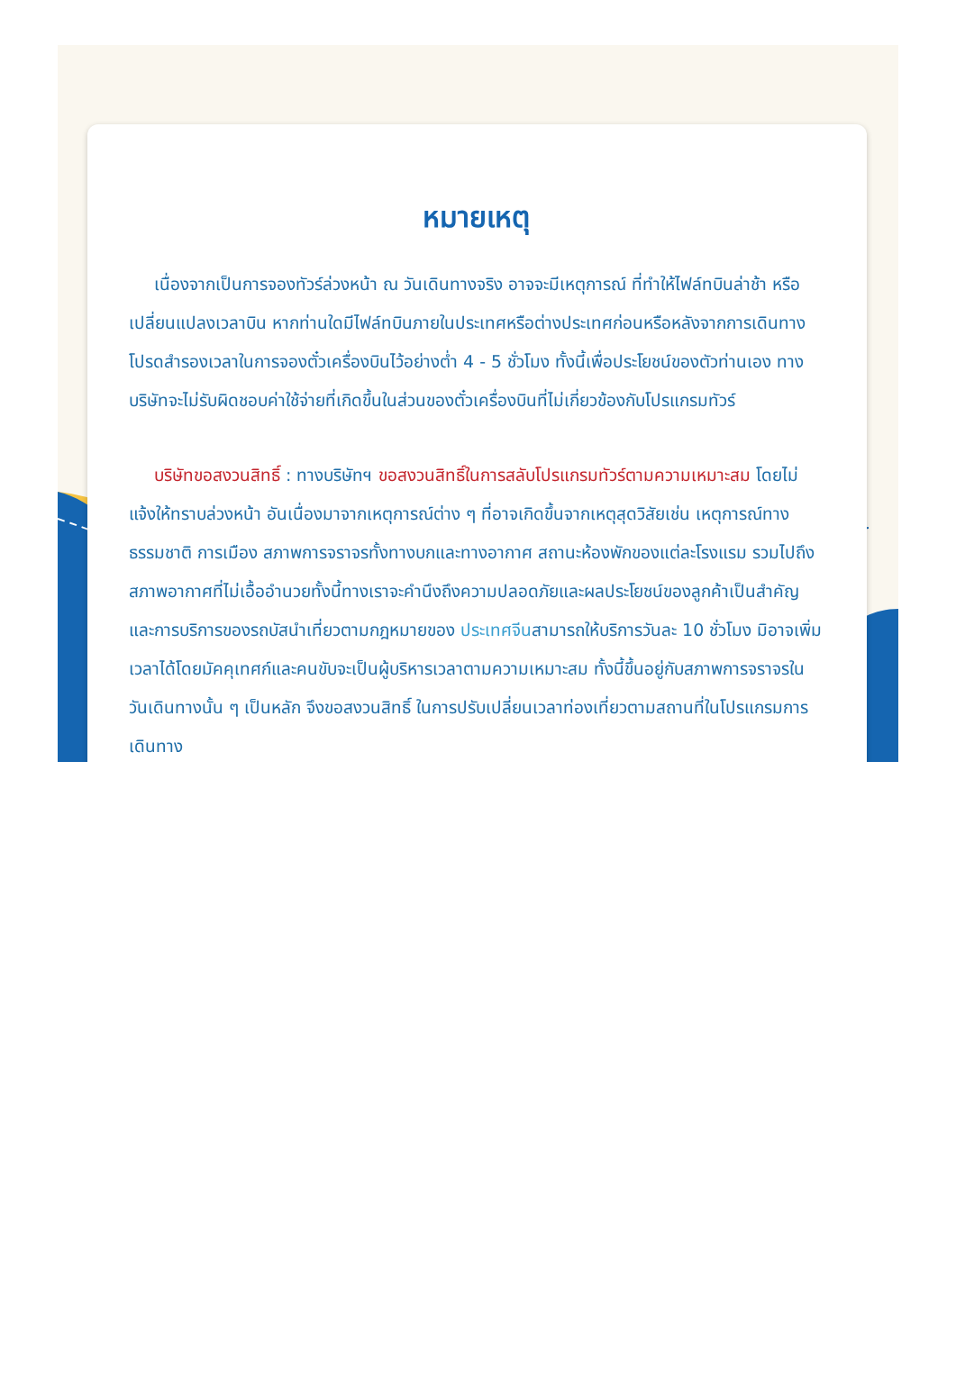หมายเหตุ
เนื่องจากเป็นการจองทัวร์ล่วงหน้า ณ วันเดินทางจริง อาจจะมีเหตุการณ์ ที่ทำให้ไฟล์ทบินล่าช้า หรือเปลี่ยนแปลงเวลาบิน หากท่านใดมีไฟล์ทบินภายในประเทศหรือต่างประเทศก่อนหรือหลังจากการเดินทาง โปรดสำรองเวลาในการจองตั๋วเครื่องบินไว้อย่างต่ำ 4 - 5 ชั่วโมง ทั้งนี้เพื่อประโยชน์ของตัวท่านเอง ทางบริษัทจะไม่รับผิดชอบค่าใช้จ่ายที่เกิดขึ้นในส่วนของตั๋วเครื่องบินที่ไม่เกี่ยวข้องกับโปรแกรมทัวร์
บริษัทขอสงวนสิทธิ์ : ทางบริษัทฯ ขอสงวนสิทธิ์ในการสลับโปรแกรมทัวร์ตามความเหมาะสม โดยไม่แจ้งให้ทราบล่วงหน้า อันเนื่องมาจากเหตุการณ์ต่าง ๆ ที่อาจเกิดขึ้นจากเหตุสุดวิสัยเช่น เหตุการณ์ทางธรรมชาติ การเมือง สภาพการจราจรทั้งทางบกและทางอากาศ สถานะห้องพักของแต่ละโรงแรม รวมไปถึงสภาพอากาศที่ไม่เอื้ออำนวยทั้งนี้ทางเราจะคำนึงถึงความปลอดภัยและผลประโยชน์ของลูกค้าเป็นสำคัญและการบริการของรถบัสนำเที่ยวตามกฎหมายของ ประเทศจีนสามารถให้บริการวันละ 10 ชั่วโมง มิอาจเพิ่มเวลาได้โดยมัคคุเทศก์และคนขับจะเป็นผู้บริหารเวลาตามความเหมาะสม ทั้งนี้ขึ้นอยู่กับสภาพการจราจรในวันเดินทางนั้น ๆ เป็นหลัก จึงขอสงวนสิทธิ์ ในการปรับเปลี่ยนเวลาท่องเที่ยวตามสถานที่ในโปรแกรมการเดินทาง